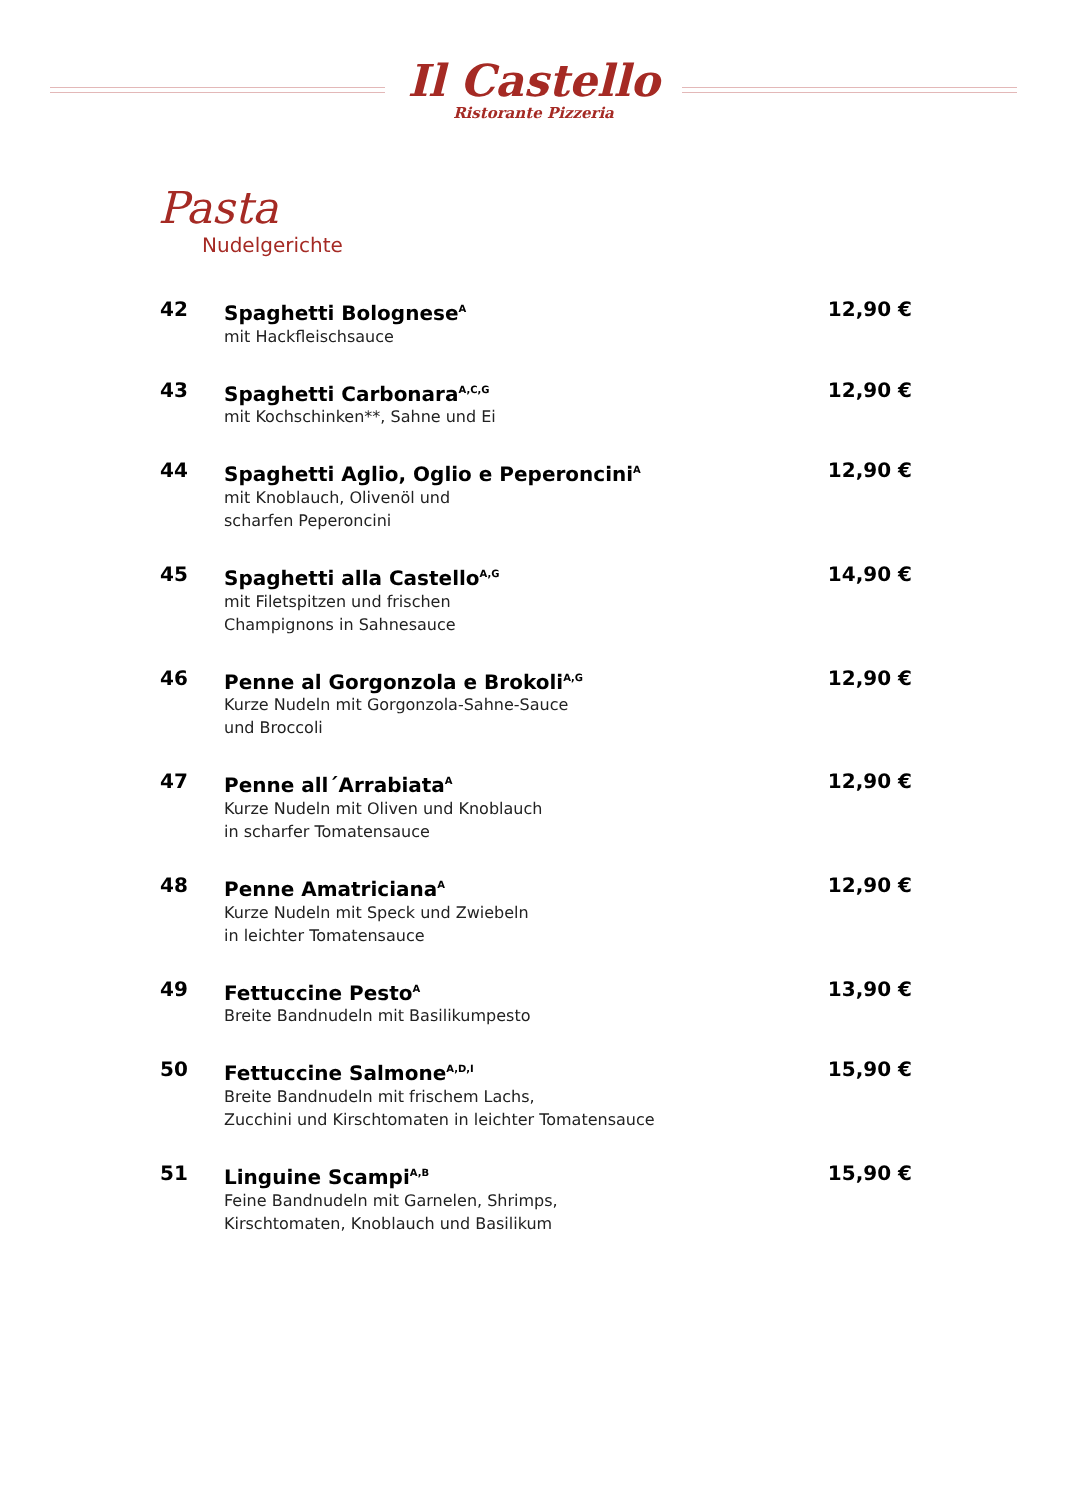Il Castello
Ristorante Pizzeria
Pasta
Nudelgerichte
42
Spaghetti Bolognese<sup>A</sup>
mit Hackfleischsauce
12,90 €
43
Spaghetti Carbonara<sup>A,C,G</sup>
mit Kochschinken**, Sahne und Ei
12,90 €
44
Spaghetti Aglio, Oglio e Peperoncini<sup>A</sup>
mit Knoblauch, Olivenöl und
scharfen Peperoncini
12,90 €
45
Spaghetti alla Castello<sup>A,G</sup>
mit Filetspitzen und frischen
Champignons in Sahnesauce
14,90 €
46
Penne al Gorgonzola e Brokoli<sup>A,G</sup>
Kurze Nudeln mit Gorgonzola-Sahne-Sauce
und Broccoli
12,90 €
47
Penne all´Arrabiata<sup>A</sup>
Kurze Nudeln mit Oliven und Knoblauch
in scharfer Tomatensauce
12,90 €
48
Penne Amatriciana<sup>A</sup>
Kurze Nudeln mit Speck und Zwiebeln
in leichter Tomatensauce
12,90 €
49
Fettuccine Pesto<sup>A</sup>
Breite Bandnudeln mit Basilikumpesto
13,90 €
50
Fettuccine Salmone<sup>A,D,I</sup>
Breite Bandnudeln mit frischem Lachs,
Zucchini und Kirschtomaten in leichter Tomatensauce
15,90 €
51
Linguine Scampi<sup>A,B</sup>
Feine Bandnudeln mit Garnelen, Shrimps,
Kirschtomaten, Knoblauch und Basilikum
15,90 €